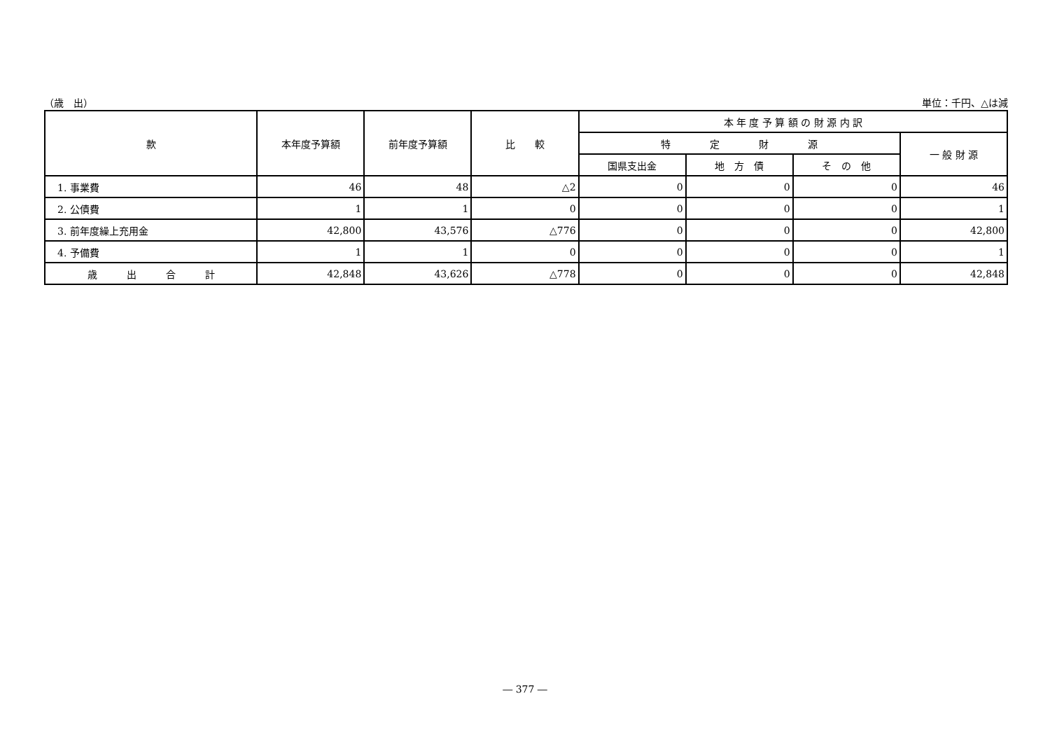（歳　出） 単位：千円、△は減
| 款 | 本年度予算額 | 前年度予算額 | 比 較 | 本 年 度 予 算 額 の 財 源 内 訳 | | | |
| --- | --- | --- | --- | --- | --- | --- | --- |
| | | | | 特 定 財 源 | | | 一 般 財 源 |
| | | | | 国県支出金 | 地 方 債 | そ の 他 | |
| 1. 事業費 | 46 | 48 | △2 | 0 | 0 | 0 | 46 |
| 2. 公債費 | 1 | 1 | 0 | 0 | 0 | 0 | 1 |
| 3. 前年度繰上充用金 | 42,800 | 43,576 | △776 | 0 | 0 | 0 | 42,800 |
| 4. 予備費 | 1 | 1 | 0 | 0 | 0 | 0 | 1 |
| 歳 出 合 計 | 42,848 | 43,626 | △778 | 0 | 0 | 0 | 42,848 |
― 377 ―